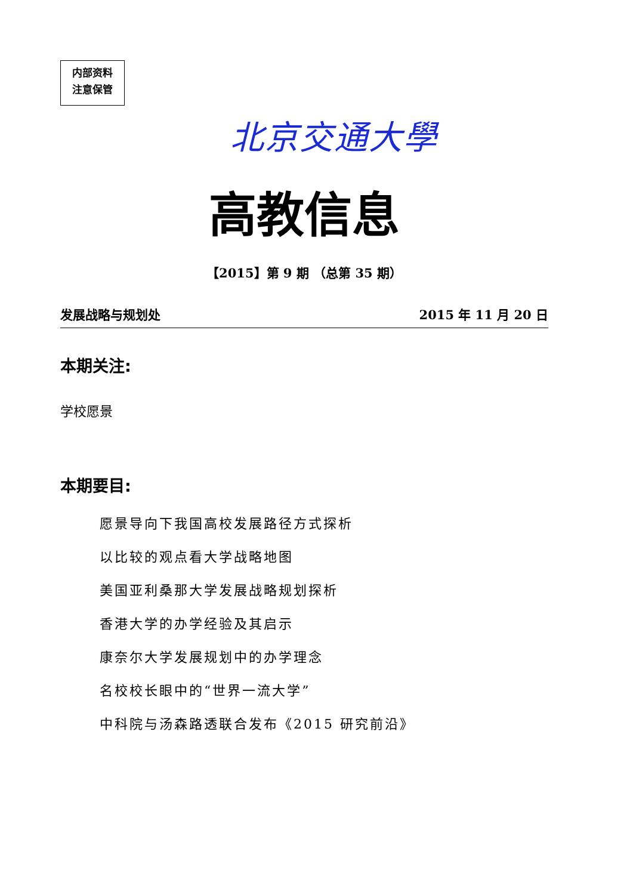内部资料
注意保管
北京交通大學
高教信息
【2015】第 9 期 （总第 35 期）
发展战略与规划处 2015 年 11 月 20 日
本期关注:
学校愿景
本期要目:
愿景导向下我国高校发展路径方式探析
以比较的观点看大学战略地图
美国亚利桑那大学发展战略规划探析
香港大学的办学经验及其启示
康奈尔大学发展规划中的办学理念
名校校长眼中的“世界一流大学”
中科院与汤森路透联合发布《2015 研究前沿》